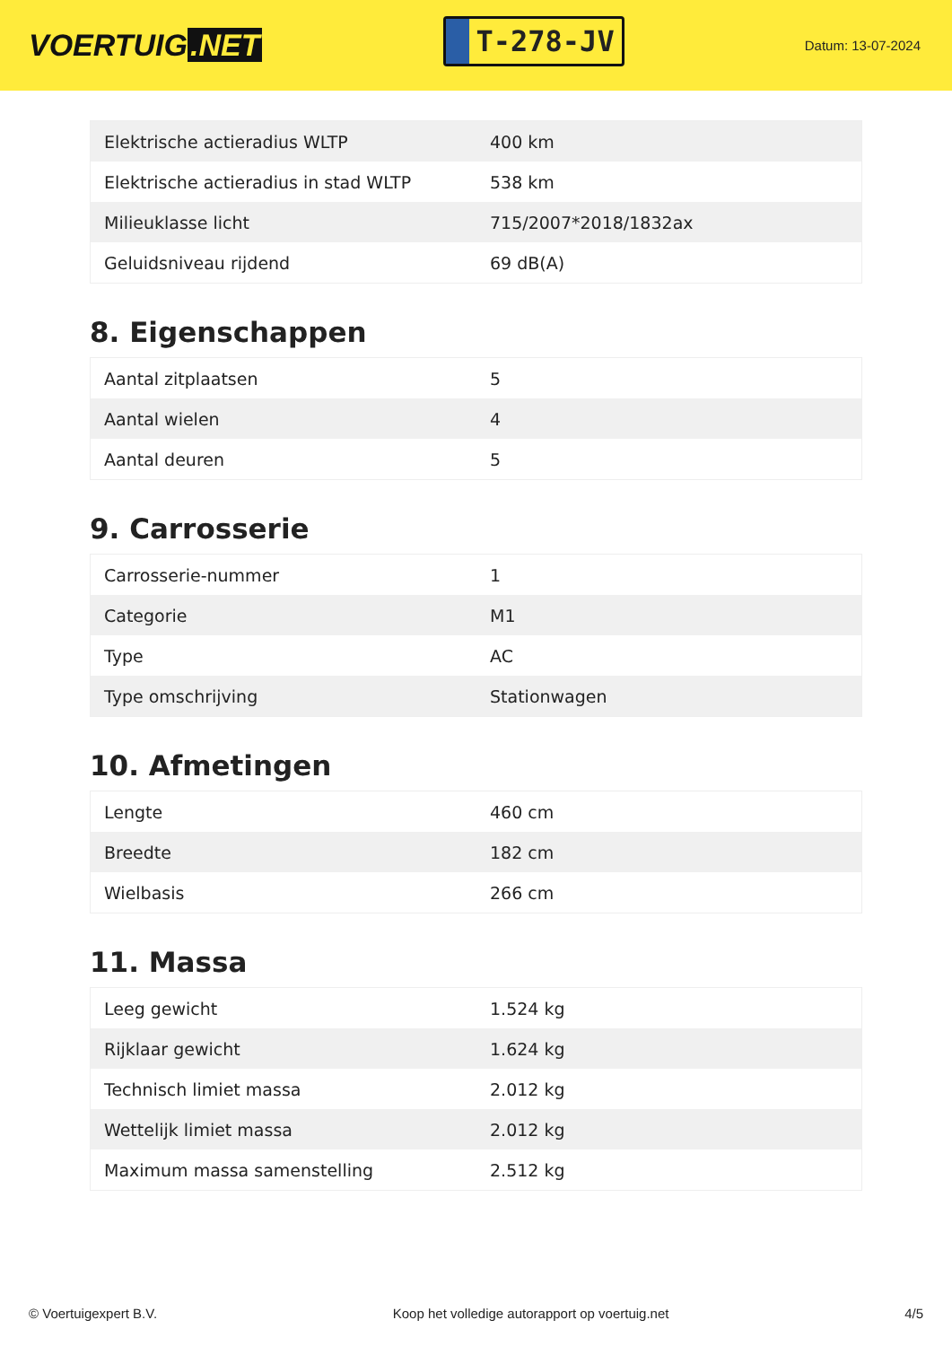VOERTUIG.NET
T-278-JV
Datum: 13-07-2024
| Elektrische actieradius WLTP | 400 km |
| Elektrische actieradius in stad WLTP | 538 km |
| Milieuklasse licht | 715/2007*2018/1832ax |
| Geluidsniveau rijdend | 69 dB(A) |
8. Eigenschappen
| Aantal zitplaatsen | 5 |
| Aantal wielen | 4 |
| Aantal deuren | 5 |
9. Carrosserie
| Carrosserie-nummer | 1 |
| Categorie | M1 |
| Type | AC |
| Type omschrijving | Stationwagen |
10. Afmetingen
| Lengte | 460 cm |
| Breedte | 182 cm |
| Wielbasis | 266 cm |
11. Massa
| Leeg gewicht | 1.524 kg |
| Rijklaar gewicht | 1.624 kg |
| Technisch limiet massa | 2.012 kg |
| Wettelijk limiet massa | 2.012 kg |
| Maximum massa samenstelling | 2.512 kg |
© Voertuigexpert B.V. Koop het volledige autorapport op voertuig.net 4/5